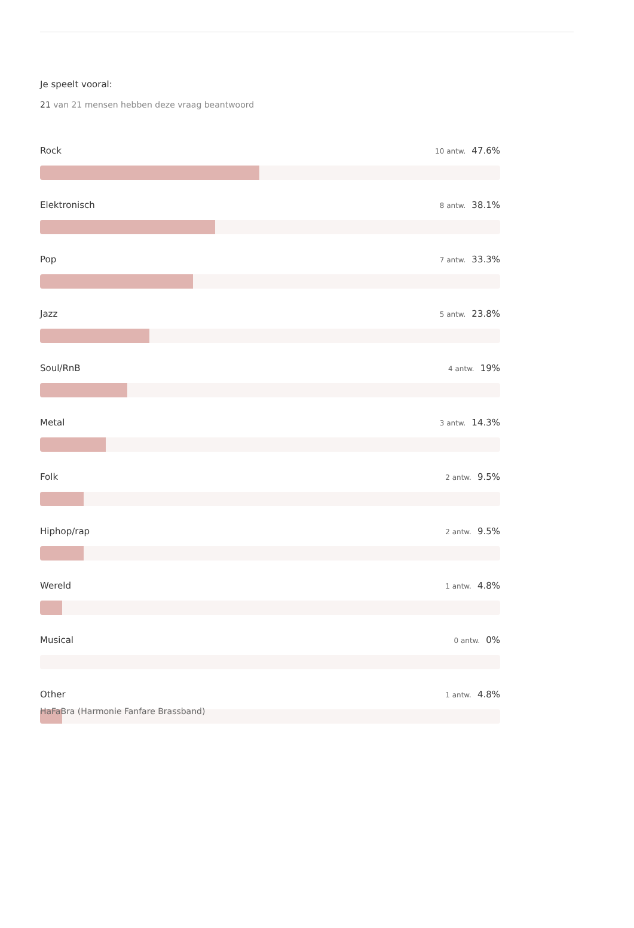Je speelt vooral:
21 van 21 mensen hebben deze vraag beantwoord
Rock
10 antw. 47.6%
Elektronisch
8 antw. 38.1%
Pop
7 antw. 33.3%
Jazz
5 antw. 23.8%
Soul/RnB
4 antw. 19%
Metal
3 antw. 14.3%
Folk
2 antw. 9.5%
Hiphop/rap
2 antw. 9.5%
Wereld
1 antw. 4.8%
Musical
0 antw. 0%
Other
1 antw. 4.8%
HaFaBra (Harmonie Fanfare Brassband)